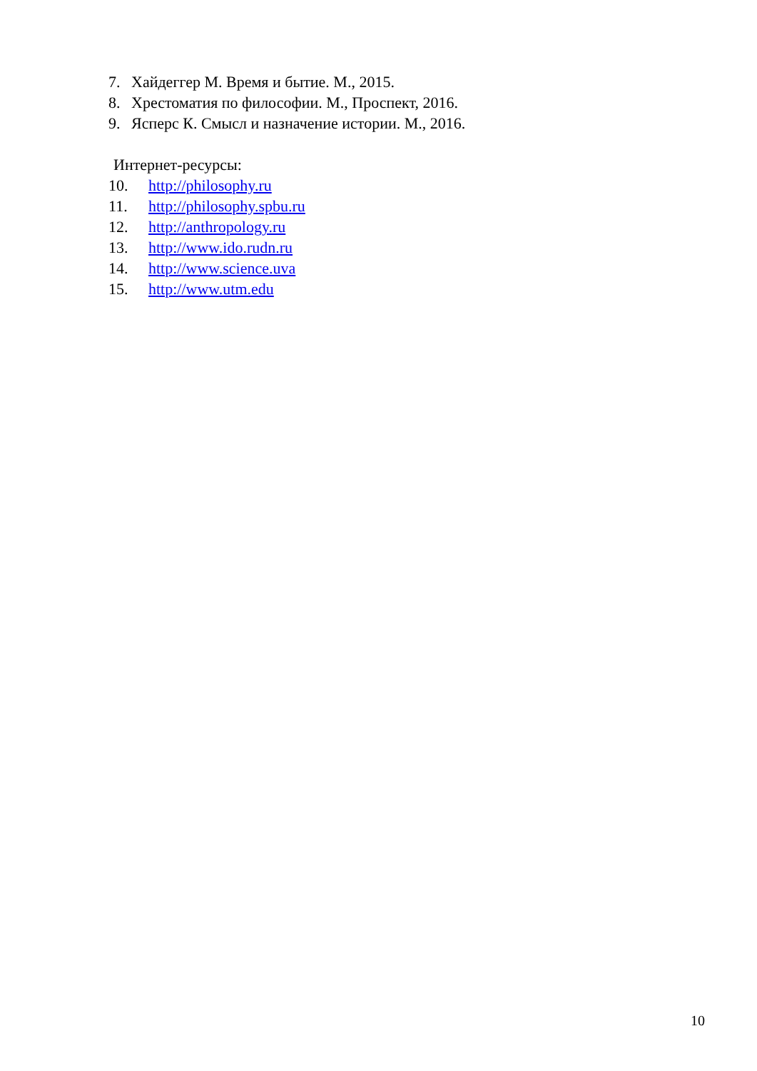7. Хайдеггер М. Время и бытие. М., 2015.
8. Хрестоматия по философии. М., Проспект, 2016.
9. Ясперс К. Смысл и назначение истории. М., 2016.
Интернет-ресурсы:
10. http://philosophy.ru
11. http://philosophy.spbu.ru
12. http://anthropology.ru
13. http://www.ido.rudn.ru
14. http://www.science.uva
15. http://www.utm.edu
10